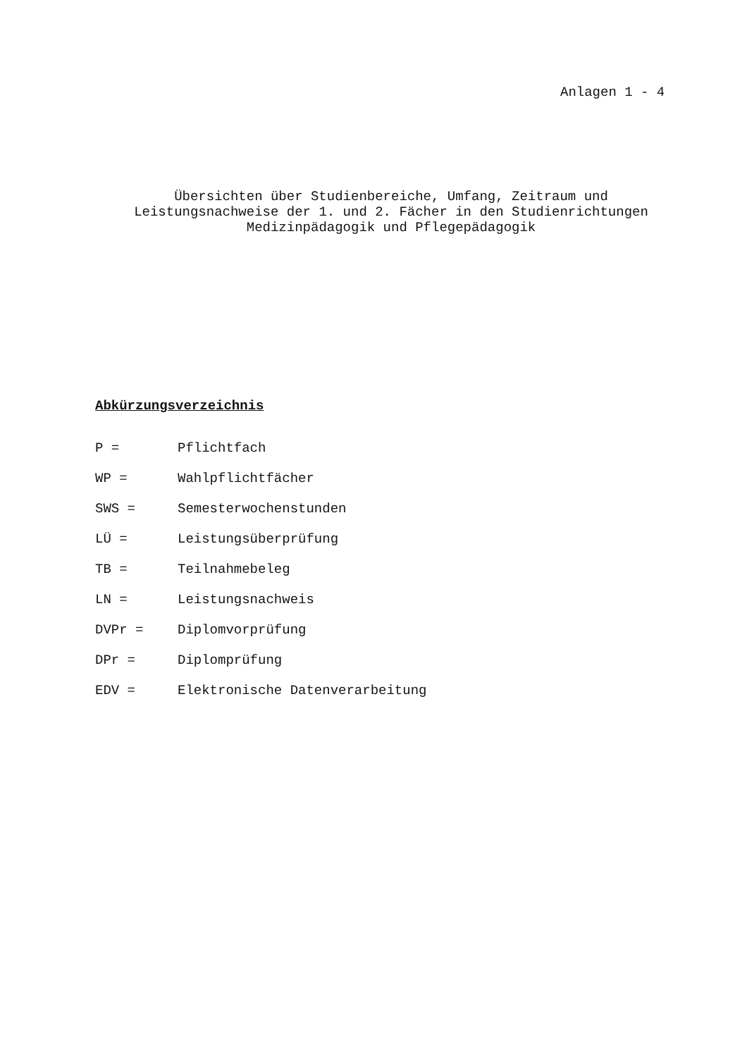Anlagen 1 - 4
Übersichten über Studienbereiche, Umfang, Zeitraum und
Leistungsnachweise der 1. und 2. Fächer in den Studienrichtungen
Medizinpädagogik und Pflegepädagogik
Abkürzungsverzeichnis
| P = | Pflichtfach |
| WP = | Wahlpflichtfächer |
| SWS = | Semesterwochenstunden |
| LÜ = | Leistungsüberprüfung |
| TB = | Teilnahmebeleg |
| LN = | Leistungsnachweis |
| DVPr = | Diplomvorprüfung |
| DPr = | Diplomprüfung |
| EDV = | Elektronische Datenverarbeitung |